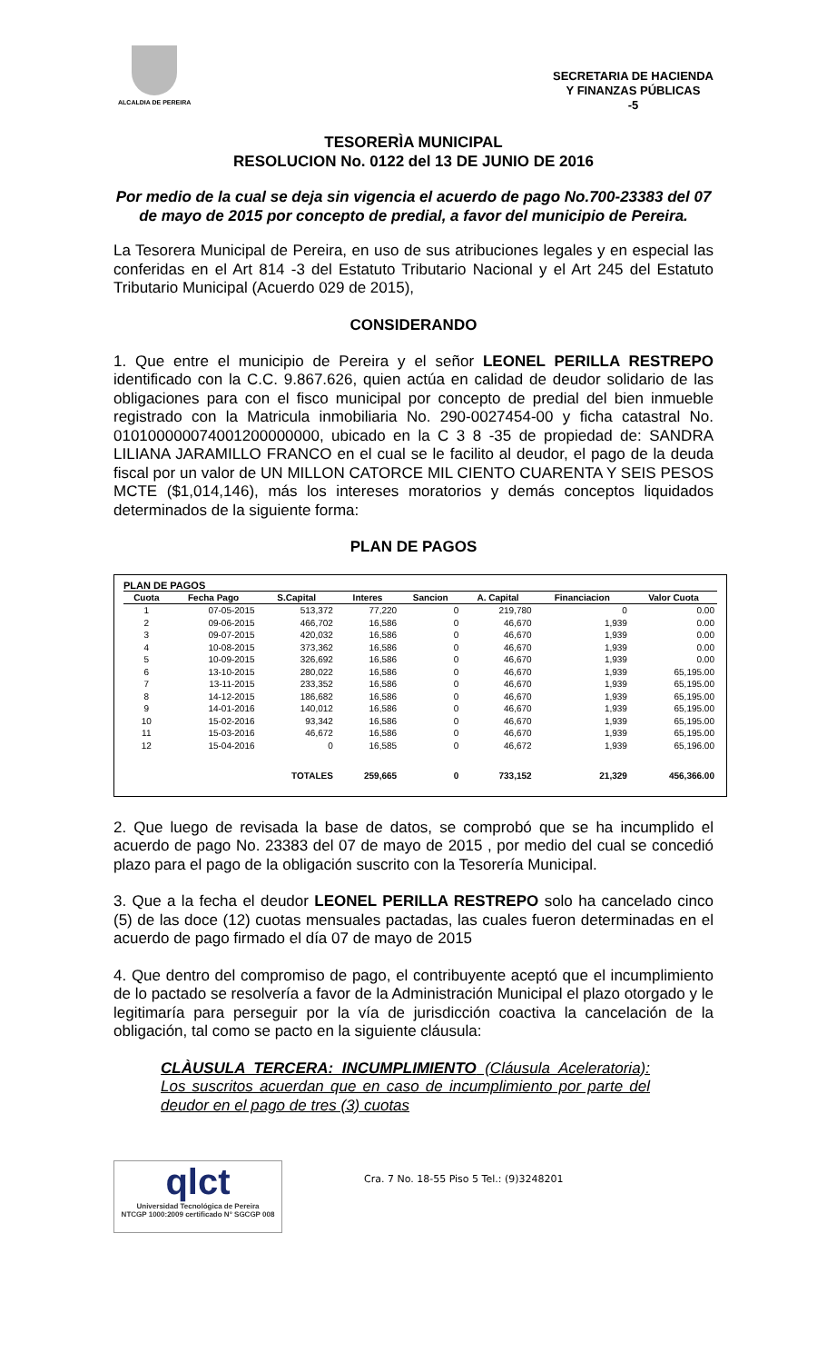ALCALDIA DE PEREIRA
SECRETARIA DE HACIENDA
Y FINANZAS PÚBLICAS
-5
TESORERÌA MUNICIPAL
RESOLUCION No. 0122 del 13 DE JUNIO DE 2016
Por medio de la cual se deja sin vigencia el acuerdo de pago No.700-23383 del 07 de mayo de 2015 por concepto de predial, a favor del municipio de Pereira.
La Tesorera Municipal de Pereira, en uso de sus atribuciones legales y en especial las conferidas en el Art 814 -3 del Estatuto Tributario Nacional y el Art 245 del Estatuto Tributario Municipal (Acuerdo 029 de 2015),
CONSIDERANDO
1. Que entre el municipio de Pereira y el señor LEONEL PERILLA RESTREPO identificado con la C.C. 9.867.626, quien actúa en calidad de deudor solidario de las obligaciones para con el fisco municipal por concepto de predial del bien inmueble registrado con la Matricula inmobiliaria No. 290-0027454-00 y ficha catastral No. 010100000074001200000000, ubicado en la C 3 8 -35 de propiedad de: SANDRA LILIANA JARAMILLO FRANCO en el cual se le facilito al deudor, el pago de la deuda fiscal por un valor de UN MILLON CATORCE MIL CIENTO CUARENTA Y SEIS PESOS MCTE ($1,014,146), más los intereses moratorios y demás conceptos liquidados determinados de la siguiente forma:
PLAN DE PAGOS
PLAN DE PAGOS
| Cuota | Fecha Pago | S.Capital | Interes | Sancion | A. Capital | Financiacion | Valor Cuota |
| --- | --- | --- | --- | --- | --- | --- | --- |
| 1 | 07-05-2015 | 513,372 | 77,220 | 0 | 219,780 | 0 | 0.00 |
| 2 | 09-06-2015 | 466,702 | 16,586 | 0 | 46,670 | 1,939 | 0.00 |
| 3 | 09-07-2015 | 420,032 | 16,586 | 0 | 46,670 | 1,939 | 0.00 |
| 4 | 10-08-2015 | 373,362 | 16,586 | 0 | 46,670 | 1,939 | 0.00 |
| 5 | 10-09-2015 | 326,692 | 16,586 | 0 | 46,670 | 1,939 | 0.00 |
| 6 | 13-10-2015 | 280,022 | 16,586 | 0 | 46,670 | 1,939 | 65,195.00 |
| 7 | 13-11-2015 | 233,352 | 16,586 | 0 | 46,670 | 1,939 | 65,195.00 |
| 8 | 14-12-2015 | 186,682 | 16,586 | 0 | 46,670 | 1,939 | 65,195.00 |
| 9 | 14-01-2016 | 140,012 | 16,586 | 0 | 46,670 | 1,939 | 65,195.00 |
| 10 | 15-02-2016 | 93,342 | 16,586 | 0 | 46,670 | 1,939 | 65,195.00 |
| 11 | 15-03-2016 | 46,672 | 16,586 | 0 | 46,670 | 1,939 | 65,195.00 |
| 12 | 15-04-2016 | 0 | 16,585 | 0 | 46,672 | 1,939 | 65,196.00 |
| | | TOTALES | 259,665 | 0 | 733,152 | 21,329 | 456,366.00 |
2. Que luego de revisada la base de datos, se comprobó que se ha incumplido el acuerdo de pago No. 23383 del 07 de mayo de 2015 , por medio del cual se concedió plazo para el pago de la obligación suscrito con la Tesorería Municipal.
3. Que a la fecha el deudor LEONEL PERILLA RESTREPO solo ha cancelado cinco (5) de las doce (12) cuotas mensuales pactadas, las cuales fueron determinadas en el acuerdo de pago firmado el día 07 de mayo de 2015
4. Que dentro del compromiso de pago, el contribuyente aceptó que el incumplimiento de lo pactado se resolvería a favor de la Administración Municipal el plazo otorgado y le legitimaría para perseguir por la vía de jurisdicción coactiva la cancelación de la obligación, tal como se pacto en la siguiente cláusula:
CLÀUSULA TERCERA: INCUMPLIMIENTO (Cláusula Aceleratoria): Los suscritos acuerdan que en caso de incumplimiento por parte del deudor en el pago de tres (3) cuotas
qlct
Universidad Tecnológica de Pereira
NTCGP 1000:2009 certificado N° SGCGP 008
Cra. 7 No. 18-55 Piso 5 Tel.: (9)3248201